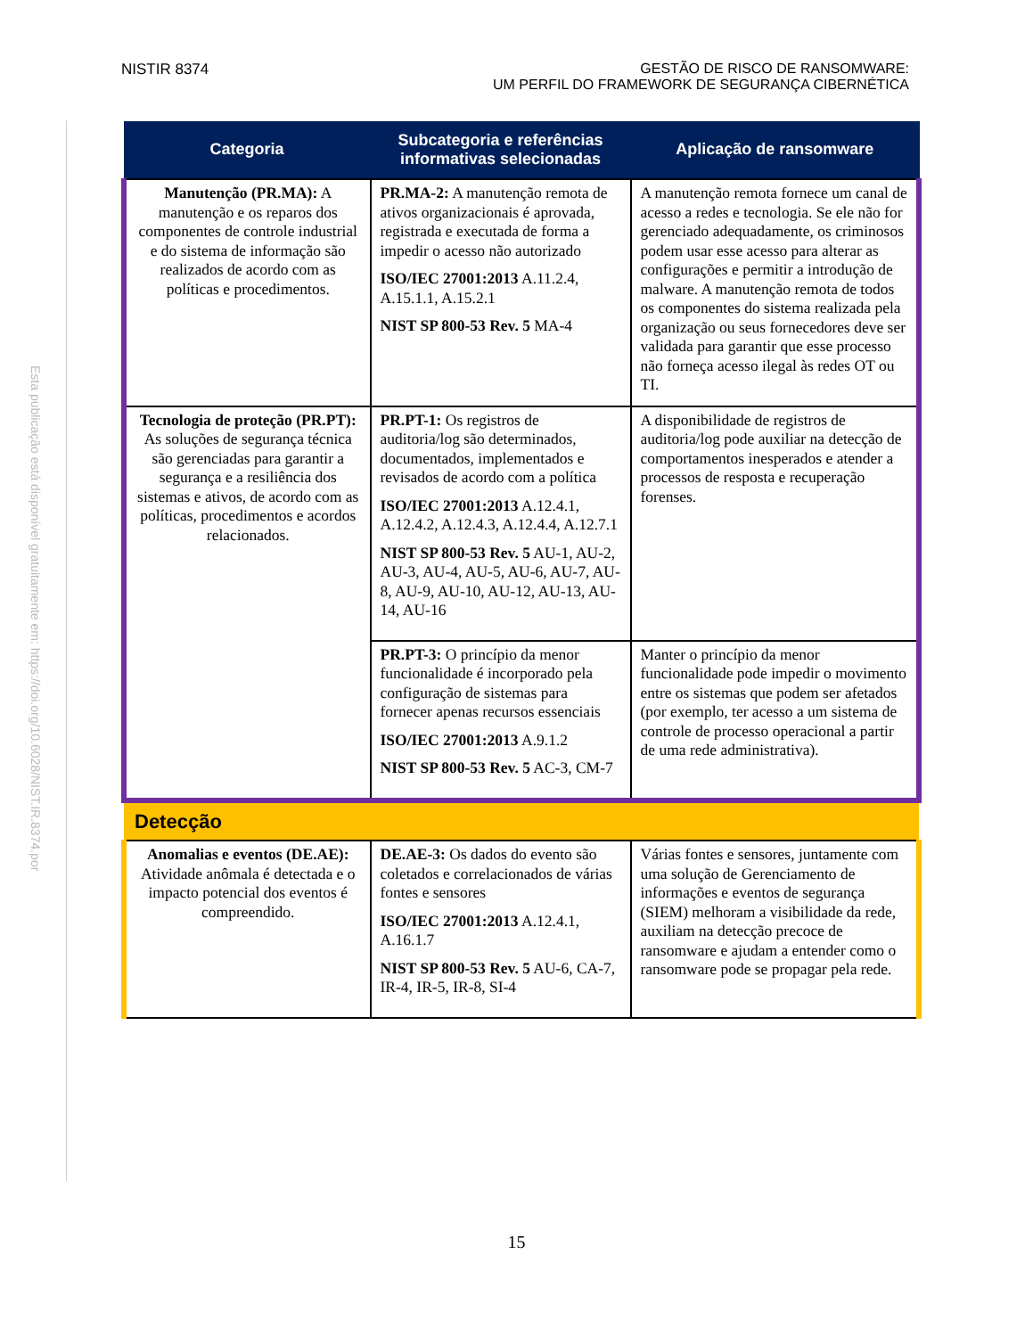NISTIR 8374 GESTÃO DE RISCO DE RANSOMWARE:
UM PERFIL DO FRAMEWORK DE SEGURANÇA CIBERNÉTICA
Esta publicação está disponível gratuitamente em: https://doi.org/10.6028/NIST.IR.8374.por
| Categoria | Subcategoria e referências informativas selecionadas | Aplicação de ransomware |
| --- | --- | --- |
| Manutenção (PR.MA): A manutenção e os reparos dos componentes de controle industrial e do sistema de informação são realizados de acordo com as políticas e procedimentos. | PR.MA-2: A manutenção remota de ativos organizacionais é aprovada, registrada e executada de forma a impedir o acesso não autorizado ISO/IEC 27001:2013 A.11.2.4, A.15.1.1, A.15.2.1 NIST SP 800-53 Rev. 5 MA-4 | A manutenção remota fornece um canal de acesso a redes e tecnologia. Se ele não for gerenciado adequadamente, os criminosos podem usar esse acesso para alterar as configurações e permitir a introdução de malware. A manutenção remota de todos os componentes do sistema realizada pela organização ou seus fornecedores deve ser validada para garantir que esse processo não forneça acesso ilegal às redes OT ou TI. |
| Tecnologia de proteção (PR.PT): As soluções de segurança técnica são gerenciadas para garantir a segurança e a resiliência dos sistemas e ativos, de acordo com as políticas, procedimentos e acordos relacionados. | PR.PT-1: Os registros de auditoria/log são determinados, documentados, implementados e revisados de acordo com a política ISO/IEC 27001:2013 A.12.4.1, A.12.4.2, A.12.4.3, A.12.4.4, A.12.7.1 NIST SP 800-53 Rev. 5 AU-1, AU-2, AU-3, AU-4, AU-5, AU-6, AU-7, AU-8, AU-9, AU-10, AU-12, AU-13, AU-14, AU-16 | A disponibilidade de registros de auditoria/log pode auxiliar na detecção de comportamentos inesperados e atender a processos de resposta e recuperação forenses. |
| | PR.PT-3: O princípio da menor funcionalidade é incorporado pela configuração de sistemas para fornecer apenas recursos essenciais ISO/IEC 27001:2013 A.9.1.2 NIST SP 800-53 Rev. 5 AC-3, CM-7 | Manter o princípio da menor funcionalidade pode impedir o movimento entre os sistemas que podem ser afetados (por exemplo, ter acesso a um sistema de controle de processo operacional a partir de uma rede administrativa). |
| Detecção | | |
| Anomalias e eventos (DE.AE): Atividade anômala é detectada e o impacto potencial dos eventos é compreendido. | DE.AE-3: Os dados do evento são coletados e correlacionados de várias fontes e sensores ISO/IEC 27001:2013 A.12.4.1, A.16.1.7 NIST SP 800-53 Rev. 5 AU-6, CA-7, IR-4, IR-5, IR-8, SI-4 | Várias fontes e sensores, juntamente com uma solução de Gerenciamento de informações e eventos de segurança (SIEM) melhoram a visibilidade da rede, auxiliam na detecção precoce de ransomware e ajudam a entender como o ransomware pode se propagar pela rede. |
15